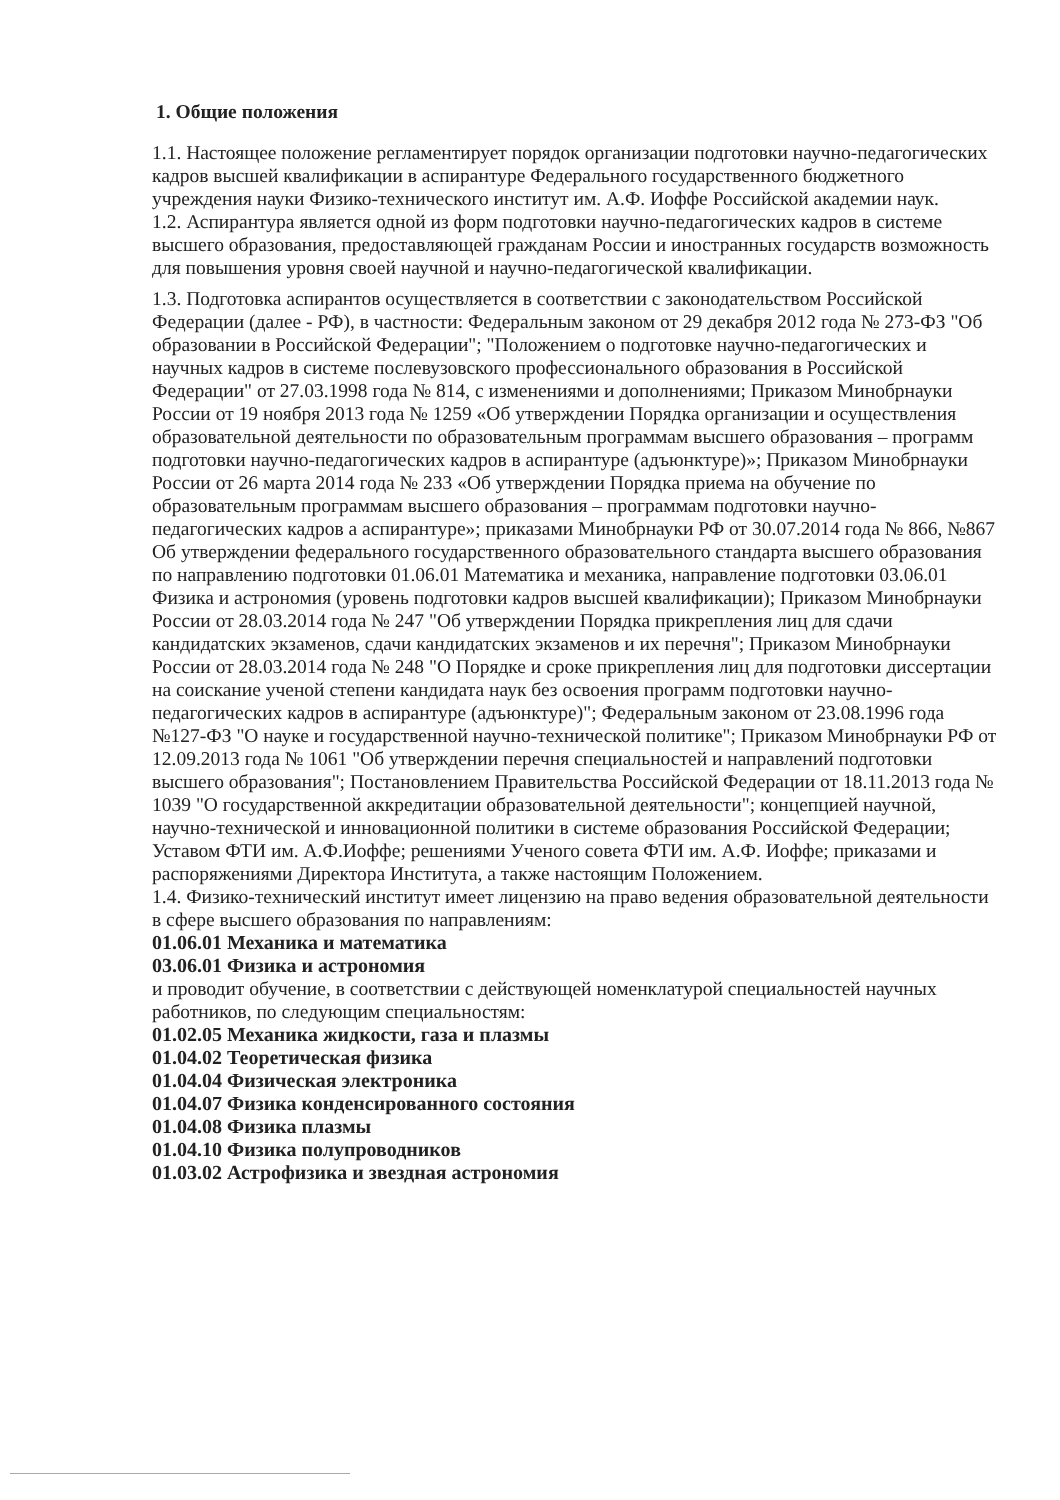1. Общие положения
1.1. Настоящее положение регламентирует порядок организации подготовки научно-педагогических кадров высшей квалификации в аспирантуре Федерального государственного бюджетного учреждения науки Физико-технического институт им. А.Ф. Иоффе Российской академии наук.
1.2. Аспирантура является одной из форм подготовки научно-педагогических кадров в системе высшего образования, предоставляющей гражданам России и иностранных государств возможность для повышения уровня своей научной и научно-педагогической квалификации.
1.3. Подготовка аспирантов осуществляется в соответствии с законодательством Российской Федерации (далее - РФ), в частности: Федеральным законом от 29 декабря 2012 года № 273-ФЗ "Об образовании в Российской Федерации"; "Положением о подготовке научно-педагогических и научных кадров в системе послевузовского профессионального образования в Российской Федерации" от 27.03.1998 года № 814, с изменениями и дополнениями; Приказом Минобрнауки России от 19 ноября 2013 года № 1259 «Об утверждении Порядка организации и осуществления образовательной деятельности по образовательным программам высшего образования – программ подготовки научно-педагогических кадров в аспирантуре (адъюнктуре)»; Приказом Минобрнауки России от 26 марта 2014 года № 233 «Об утверждении Порядка приема на обучение по образовательным программам высшего образования – программам подготовки научно-педагогических кадров а аспирантуре»; приказами Минобрнауки РФ от 30.07.2014 года № 866, №867 Об утверждении федерального государственного образовательного стандарта высшего образования по направлению подготовки 01.06.01 Математика и механика, направление подготовки 03.06.01 Физика и астрономия (уровень подготовки кадров высшей квалификации); Приказом Минобрнауки России от 28.03.2014 года № 247 "Об утверждении Порядка прикрепления лиц для сдачи кандидатских экзаменов, сдачи кандидатских экзаменов и их перечня"; Приказом Минобрнауки России от 28.03.2014 года № 248 "О Порядке и сроке прикрепления лиц для подготовки диссертации на соискание ученой степени кандидата наук без освоения программ подготовки научно-педагогических кадров в аспирантуре (адъюнктуре)"; Федеральным законом от 23.08.1996 года №127-ФЗ "О науке и государственной научно-технической политике"; Приказом Минобрнауки РФ от 12.09.2013 года № 1061 "Об утверждении перечня специальностей и направлений подготовки высшего образования"; Постановлением Правительства Российской Федерации от 18.11.2013 года № 1039 "О государственной аккредитации образовательной деятельности"; концепцией научной, научно-технической и инновационной политики в системе образования Российской Федерации; Уставом ФТИ им. А.Ф.Иоффе; решениями Ученого совета ФТИ им. А.Ф. Иоффе; приказами и распоряжениями Директора Института, а также настоящим Положением.
1.4. Физико-технический институт имеет лицензию на право ведения образовательной деятельности в сфере высшего образования по направлениям:
01.06.01 Механика и математика
03.06.01 Физика и астрономия
и проводит обучение, в соответствии с действующей номенклатурой специальностей научных работников, по следующим специальностям:
01.02.05 Механика жидкости, газа и плазмы
01.04.02 Теоретическая физика
01.04.04 Физическая электроника
01.04.07 Физика конденсированного состояния
01.04.08 Физика плазмы
01.04.10 Физика полупроводников
01.03.02 Астрофизика и звездная астрономия